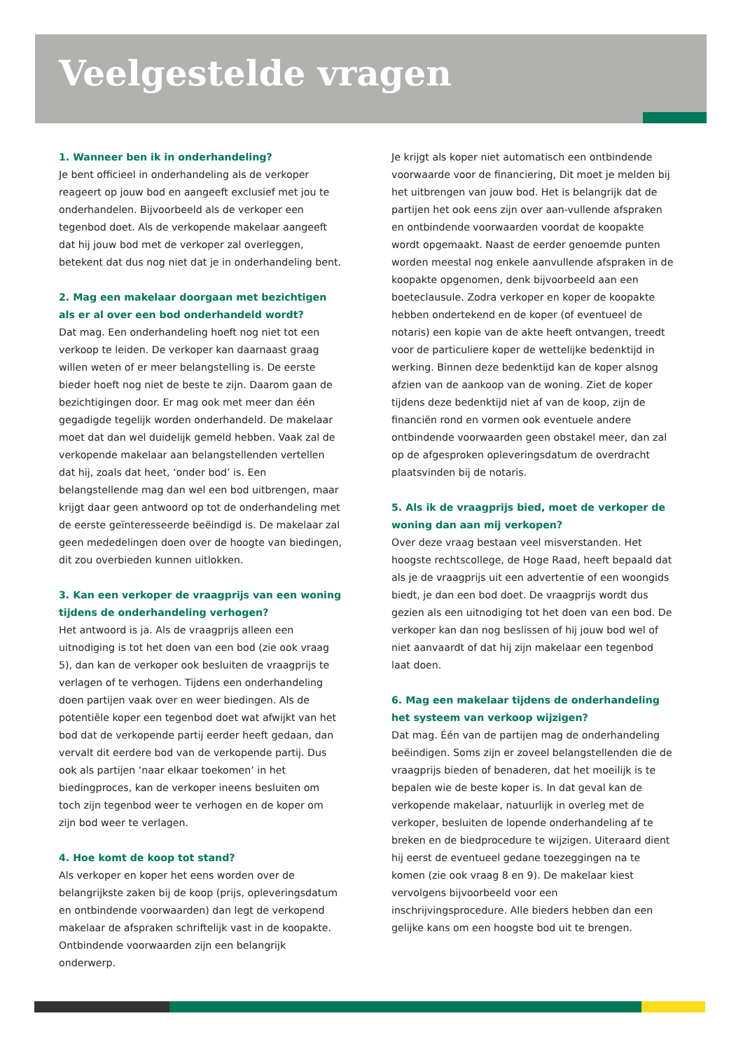Veelgestelde vragen
1. Wanneer ben ik in onderhandeling?
Je bent officieel in onderhandeling als de verkoper reageert op jouw bod en aangeeft exclusief met jou te onderhandelen. Bijvoorbeeld als de verkoper een tegenbod doet. Als de verkopende makelaar aangeeft dat hij jouw bod met de verkoper zal overleggen, betekent dat dus nog niet dat je in onderhandeling bent.
2. Mag een makelaar doorgaan met bezichtigen als er al over een bod onderhandeld wordt?
Dat mag. Een onderhandeling hoeft nog niet tot een verkoop te leiden. De verkoper kan daarnaast graag willen weten of er meer belangstelling is. De eerste bieder hoeft nog niet de beste te zijn. Daarom gaan de bezichtigingen door. Er mag ook met meer dan één gegadigde tegelijk worden onderhandeld. De makelaar moet dat dan wel duidelijk gemeld hebben. Vaak zal de verkopende makelaar aan belangstellenden vertellen dat hij, zoals dat heet, ‘onder bod’ is. Een belangstellende mag dan wel een bod uitbrengen, maar krijgt daar geen antwoord op tot de onderhandeling met de eerste geïnteresseerde beëindigd is. De makelaar zal geen mededelingen doen over de hoogte van biedingen, dit zou overbieden kunnen uitlokken.
3. Kan een verkoper de vraagprijs van een woning tijdens de onderhandeling verhogen?
Het antwoord is ja. Als de vraagprijs alleen een uitnodiging is tot het doen van een bod (zie ook vraag 5), dan kan de verkoper ook besluiten de vraagprijs te verlagen of te verhogen. Tijdens een onderhandeling doen partijen vaak over en weer biedingen. Als de potentiële koper een tegenbod doet wat afwijkt van het bod dat de verkopende partij eerder heeft gedaan, dan vervalt dit eerdere bod van de verkopende partij. Dus ook als partijen ‘naar elkaar toekomen’ in het biedingproces, kan de verkoper ineens besluiten om toch zijn tegenbod weer te verhogen en de koper om zijn bod weer te verlagen.
4. Hoe komt de koop tot stand?
Als verkoper en koper het eens worden over de belangrijkste zaken bij de koop (prijs, opleveringsdatum en ontbindende voorwaarden) dan legt de verkopend makelaar de afspraken schriftelijk vast in de koopakte. Ontbindende voorwaarden zijn een belangrijk onderwerp.
Je krijgt als koper niet automatisch een ontbindende voorwaarde voor de financiering, Dit moet je melden bij het uitbrengen van jouw bod. Het is belangrijk dat de partijen het ook eens zijn over aan-vullende afspraken en ontbindende voorwaarden voordat de koopakte wordt opgemaakt. Naast de eerder genoemde punten worden meestal nog enkele aanvullende afspraken in de koopakte opgenomen, denk bijvoorbeeld aan een boeteclausule. Zodra verkoper en koper de koopakte hebben ondertekend en de koper (of eventueel de notaris) een kopie van de akte heeft ontvangen, treedt voor de particuliere koper de wettelijke bedenktijd in werking. Binnen deze bedenktijd kan de koper alsnog afzien van de aankoop van de woning. Ziet de koper tijdens deze bedenktijd niet af van de koop, zijn de financiën rond en vormen ook eventuele andere ontbindende voorwaarden geen obstakel meer, dan zal op de afgesproken opleveringsdatum de overdracht plaatsvinden bij de notaris.
5. Als ik de vraagprijs bied, moet de verkoper de woning dan aan mij verkopen?
Over deze vraag bestaan veel misverstanden. Het hoogste rechtscollege, de Hoge Raad, heeft bepaald dat als je de vraagprijs uit een advertentie of een woongids biedt, je dan een bod doet. De vraagprijs wordt dus gezien als een uitnodiging tot het doen van een bod. De verkoper kan dan nog beslissen of hij jouw bod wel of niet aanvaardt of dat hij zijn makelaar een tegenbod laat doen.
6. Mag een makelaar tijdens de onderhandeling het systeem van verkoop wijzigen?
Dat mag. Één van de partijen mag de onderhandeling beëindigen. Soms zijn er zoveel belangstellenden die de vraagprijs bieden of benaderen, dat het moeilijk is te bepalen wie de beste koper is. In dat geval kan de verkopende makelaar, natuurlijk in overleg met de verkoper, besluiten de lopende onderhandeling af te breken en de biedprocedure te wijzigen. Uiteraard dient hij eerst de eventueel gedane toezeggingen na te komen (zie ook vraag 8 en 9). De makelaar kiest vervolgens bijvoorbeeld voor een inschrijvingsprocedure. Alle bieders hebben dan een gelijke kans om een hoogste bod uit te brengen.